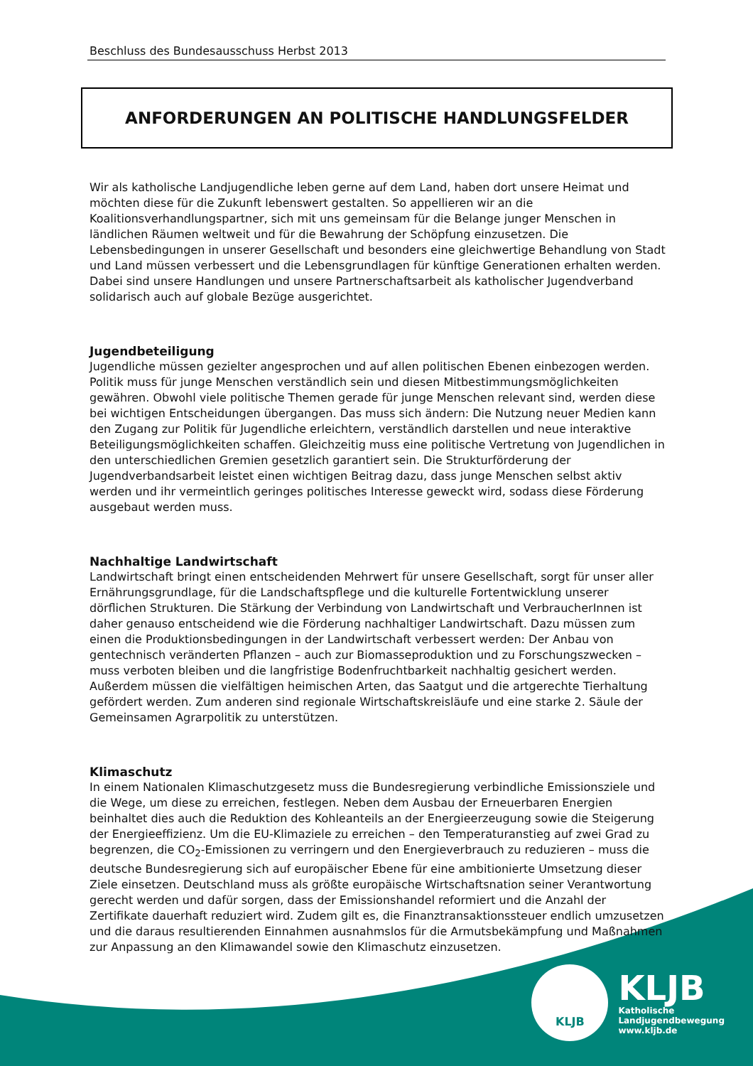Beschluss des Bundesausschuss Herbst 2013
ANFORDERUNGEN AN POLITISCHE HANDLUNGSFELDER
Wir als katholische Landjugendliche leben gerne auf dem Land, haben dort unsere Heimat und möchten diese für die Zukunft lebenswert gestalten. So appellieren wir an die Koalitionsverhandlungspartner, sich mit uns gemeinsam für die Belange junger Menschen in ländlichen Räumen weltweit und für die Bewahrung der Schöpfung einzusetzen. Die Lebensbedingungen in unserer Gesellschaft und besonders eine gleichwertige Behandlung von Stadt und Land müssen verbessert und die Lebensgrundlagen für künftige Generationen erhalten werden. Dabei sind unsere Handlungen und unsere Partnerschaftsarbeit als katholischer Jugendverband solidarisch auch auf globale Bezüge ausgerichtet.
Jugendbeteiligung
Jugendliche müssen gezielter angesprochen und auf allen politischen Ebenen einbezogen werden. Politik muss für junge Menschen verständlich sein und diesen Mitbestimmungsmöglichkeiten gewähren. Obwohl viele politische Themen gerade für junge Menschen relevant sind, werden diese bei wichtigen Entscheidungen übergangen. Das muss sich ändern: Die Nutzung neuer Medien kann den Zugang zur Politik für Jugendliche erleichtern, verständlich darstellen und neue interaktive Beteiligungsmöglichkeiten schaffen. Gleichzeitig muss eine politische Vertretung von Jugendlichen in den unterschiedlichen Gremien gesetzlich garantiert sein. Die Strukturförderung der Jugendverbandsarbeit leistet einen wichtigen Beitrag dazu, dass junge Menschen selbst aktiv werden und ihr vermeintlich geringes politisches Interesse geweckt wird, sodass diese Förderung ausgebaut werden muss.
Nachhaltige Landwirtschaft
Landwirtschaft bringt einen entscheidenden Mehrwert für unsere Gesellschaft, sorgt für unser aller Ernährungsgrundlage, für die Landschaftspflege und die kulturelle Fortentwicklung unserer dörflichen Strukturen. Die Stärkung der Verbindung von Landwirtschaft und VerbraucherInnen ist daher genauso entscheidend wie die Förderung nachhaltiger Landwirtschaft. Dazu müssen zum einen die Produktionsbedingungen in der Landwirtschaft verbessert werden: Der Anbau von gentechnisch veränderten Pflanzen – auch zur Biomasseproduktion und zu Forschungszwecken – muss verboten bleiben und die langfristige Bodenfruchtbarkeit nachhaltig gesichert werden. Außerdem müssen die vielfältigen heimischen Arten, das Saatgut und die artgerechte Tierhaltung gefördert werden. Zum anderen sind regionale Wirtschaftskreisläufe und eine starke 2. Säule der Gemeinsamen Agrarpolitik zu unterstützen.
Klimaschutz
In einem Nationalen Klimaschutzgesetz muss die Bundesregierung verbindliche Emissionsziele und die Wege, um diese zu erreichen, festlegen. Neben dem Ausbau der Erneuerbaren Energien beinhaltet dies auch die Reduktion des Kohleanteils an der Energieerzeugung sowie die Steigerung der Energieeffizienz. Um die EU-Klimaziele zu erreichen – den Temperaturanstieg auf zwei Grad zu begrenzen, die CO<sub>2</sub>-Emissionen zu verringern und den Energieverbrauch zu reduzieren – muss die deutsche Bundesregierung sich auf europäischer Ebene für eine ambitionierte Umsetzung dieser Ziele einsetzen. Deutschland muss als größte europäische Wirtschaftsnation seiner Verantwortung gerecht werden und dafür sorgen, dass der Emissionshandel reformiert und die Anzahl der Zertifikate dauerhaft reduziert wird. Zudem gilt es, die Finanztransaktionssteuer endlich umzusetzen und die daraus resultierenden Einnahmen ausnahmslos für die Armutsbekämpfung und Maßnahmen zur Anpassung an den Klimawandel sowie den Klimaschutz einzusetzen.
KLJB
KLJB
Katholische
Landjugendbewegung
www.kljb.de